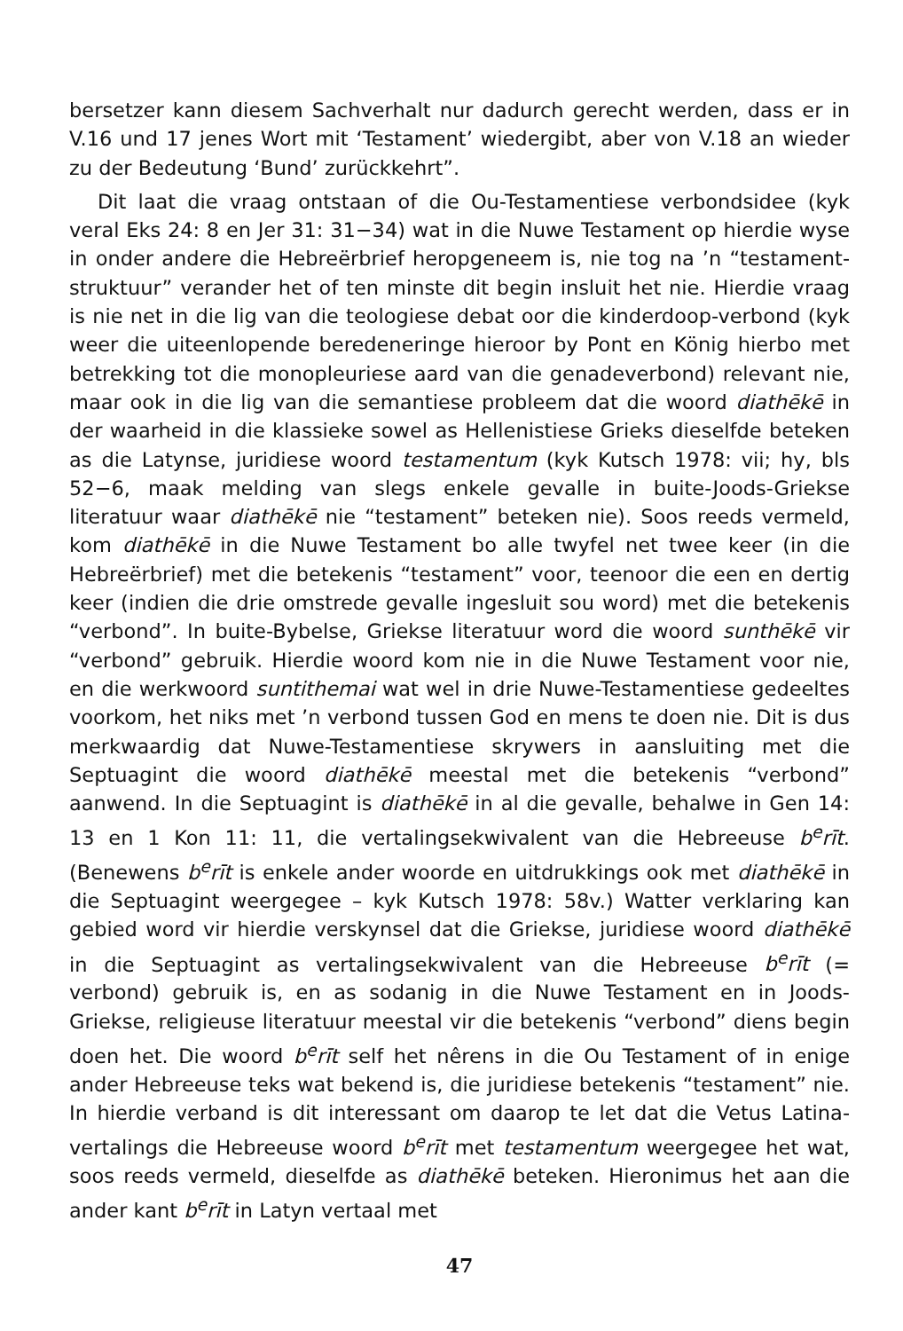bersetzer kann diesem Sachverhalt nur dadurch gerecht werden, dass er in V.16 und 17 jenes Wort mit ‘Testament’ wiedergibt, aber von V.18 an wieder zu der Bedeutung ‘Bund’ zurückkehrt”.
Dit laat die vraag ontstaan of die Ou-Testamentiese verbondsidee (kyk veral Eks 24: 8 en Jer 31: 31−34) wat in die Nuwe Testament op hierdie wyse in onder andere die Hebreërbrief heropgeneem is, nie tog na ’n “testament-struktuur” verander het of ten minste dit begin insluit het nie. Hierdie vraag is nie net in die lig van die teologiese debat oor die kinderdoop-verbond (kyk weer die uiteenlopende beredeneringe hieroor by Pont en König hierbo met betrekking tot die monopleuriese aard van die genadeverbond) relevant nie, maar ook in die lig van die semantiese probleem dat die woord diathēkē in der waarheid in die klassieke sowel as Hellenistiese Grieks dieselfde beteken as die Latynse, juridiese woord testamentum (kyk Kutsch 1978: vii; hy, bls 52−6, maak melding van slegs enkele gevalle in buite-Joods-Griekse literatuur waar diathēkē nie “testament” beteken nie). Soos reeds vermeld, kom diathēkē in die Nuwe Testament bo alle twyfel net twee keer (in die Hebreërbrief) met die betekenis “testament” voor, teenoor die een en dertig keer (indien die drie omstrede gevalle ingesluit sou word) met die betekenis “verbond”. In buite-Bybelse, Griekse literatuur word die woord sunthēkē vir “verbond” gebruik. Hierdie woord kom nie in die Nuwe Testament voor nie, en die werkwoord suntithemai wat wel in drie Nuwe-Testamentiese gedeeltes voorkom, het niks met ’n verbond tussen God en mens te doen nie. Dit is dus merkwaardig dat Nuwe-Testamentiese skrywers in aansluiting met die Septuagint die woord diathēkē meestal met die betekenis “verbond” aanwend. In die Septuagint is diathēkē in al die gevalle, behalwe in Gen 14: 13 en 1 Kon 11: 11, die vertalingsekwivalent van die Hebreeuse b<sup>e</sup>rīt. (Benewens b<sup>e</sup>rīt is enkele ander woorde en uitdrukkings ook met diathēkē in die Septuagint weergegee – kyk Kutsch 1978: 58v.) Watter verklaring kan gebied word vir hierdie verskynsel dat die Griekse, juridiese woord diathēkē in die Septuagint as vertalingsekwivalent van die Hebreeuse b<sup>e</sup>rīt (= verbond) gebruik is, en as sodanig in die Nuwe Testament en in Joods-Griekse, religieuse literatuur meestal vir die betekenis “verbond” diens begin doen het. Die woord b<sup>e</sup>rīt self het nêrens in die Ou Testament of in enige ander Hebreeuse teks wat bekend is, die juridiese betekenis “testament” nie. In hierdie verband is dit interessant om daarop te let dat die Vetus Latina-vertalings die Hebreeuse woord b<sup>e</sup>rīt met testamentum weergegee het wat, soos reeds vermeld, dieselfde as diathēkē beteken. Hieronimus het aan die ander kant b<sup>e</sup>rīt in Latyn vertaal met
47